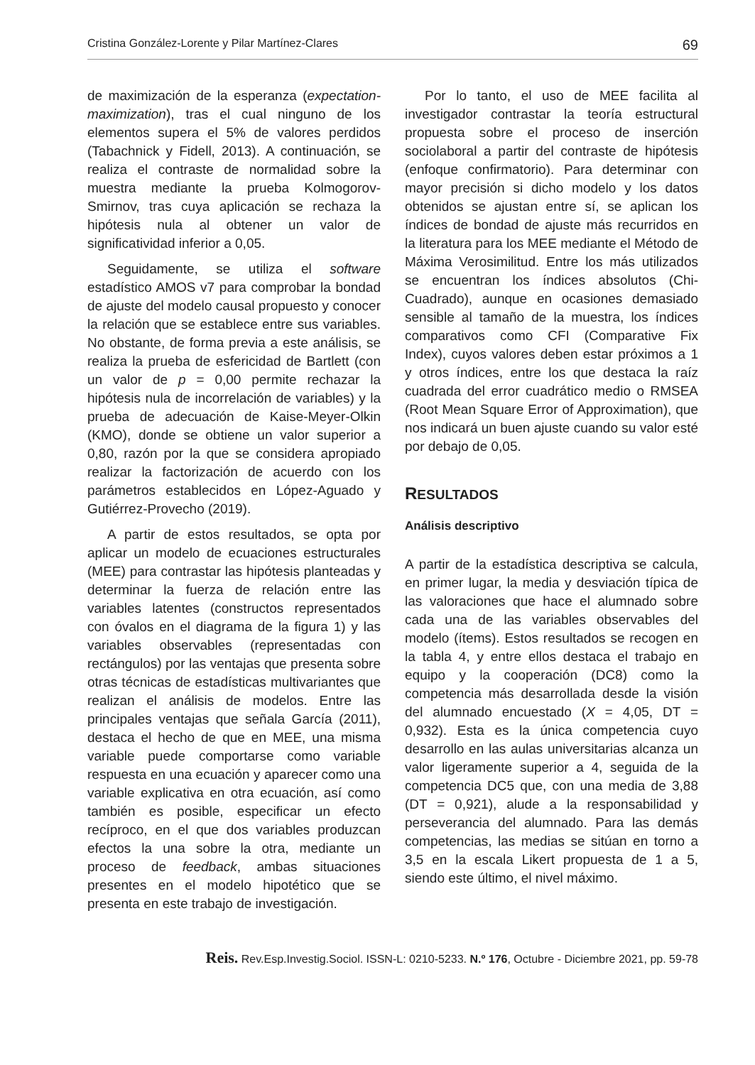Cristina González-Lorente y Pilar Martínez-Clares 69
de maximización de la esperanza (expectation-maximization), tras el cual ninguno de los elementos supera el 5% de valores perdidos (Tabachnick y Fidell, 2013). A continuación, se realiza el contraste de normalidad sobre la muestra mediante la prueba Kolmogorov-Smirnov, tras cuya aplicación se rechaza la hipótesis nula al obtener un valor de significatividad inferior a 0,05.
Seguidamente, se utiliza el software estadístico AMOS v7 para comprobar la bondad de ajuste del modelo causal propuesto y conocer la relación que se establece entre sus variables. No obstante, de forma previa a este análisis, se realiza la prueba de esfericidad de Bartlett (con un valor de p = 0,00 permite rechazar la hipótesis nula de incorrelación de variables) y la prueba de adecuación de Kaise-Meyer-Olkin (KMO), donde se obtiene un valor superior a 0,80, razón por la que se considera apropiado realizar la factorización de acuerdo con los parámetros establecidos en López-Aguado y Gutiérrez-Provecho (2019).
A partir de estos resultados, se opta por aplicar un modelo de ecuaciones estructurales (MEE) para contrastar las hipótesis planteadas y determinar la fuerza de relación entre las variables latentes (constructos representados con óvalos en el diagrama de la figura 1) y las variables observables (representadas con rectángulos) por las ventajas que presenta sobre otras técnicas de estadísticas multivariantes que realizan el análisis de modelos. Entre las principales ventajas que señala García (2011), destaca el hecho de que en MEE, una misma variable puede comportarse como variable respuesta en una ecuación y aparecer como una variable explicativa en otra ecuación, así como también es posible, especificar un efecto recíproco, en el que dos variables produzcan efectos la una sobre la otra, mediante un proceso de feedback, ambas situaciones presentes en el modelo hipotético que se presenta en este trabajo de investigación.
Por lo tanto, el uso de MEE facilita al investigador contrastar la teoría estructural propuesta sobre el proceso de inserción sociolaboral a partir del contraste de hipótesis (enfoque confirmatorio). Para determinar con mayor precisión si dicho modelo y los datos obtenidos se ajustan entre sí, se aplican los índices de bondad de ajuste más recurridos en la literatura para los MEE mediante el Método de Máxima Verosimilitud. Entre los más utilizados se encuentran los índices absolutos (Chi-Cuadrado), aunque en ocasiones demasiado sensible al tamaño de la muestra, los índices comparativos como CFI (Comparative Fix Index), cuyos valores deben estar próximos a 1 y otros índices, entre los que destaca la raíz cuadrada del error cuadrático medio o RMSEA (Root Mean Square Error of Approximation), que nos indicará un buen ajuste cuando su valor esté por debajo de 0,05.
RESULTADOS
Análisis descriptivo
A partir de la estadística descriptiva se calcula, en primer lugar, la media y desviación típica de las valoraciones que hace el alumnado sobre cada una de las variables observables del modelo (ítems). Estos resultados se recogen en la tabla 4, y entre ellos destaca el trabajo en equipo y la cooperación (DC8) como la competencia más desarrollada desde la visión del alumnado encuestado (X = 4,05, DT = 0,932). Esta es la única competencia cuyo desarrollo en las aulas universitarias alcanza un valor ligeramente superior a 4, seguida de la competencia DC5 que, con una media de 3,88 (DT = 0,921), alude a la responsabilidad y perseverancia del alumnado. Para las demás competencias, las medias se sitúan en torno a 3,5 en la escala Likert propuesta de 1 a 5, siendo este último, el nivel máximo.
Reis. Rev.Esp.Investig.Sociol. ISSN-L: 0210-5233. N.º 176, Octubre - Diciembre 2021, pp. 59-78